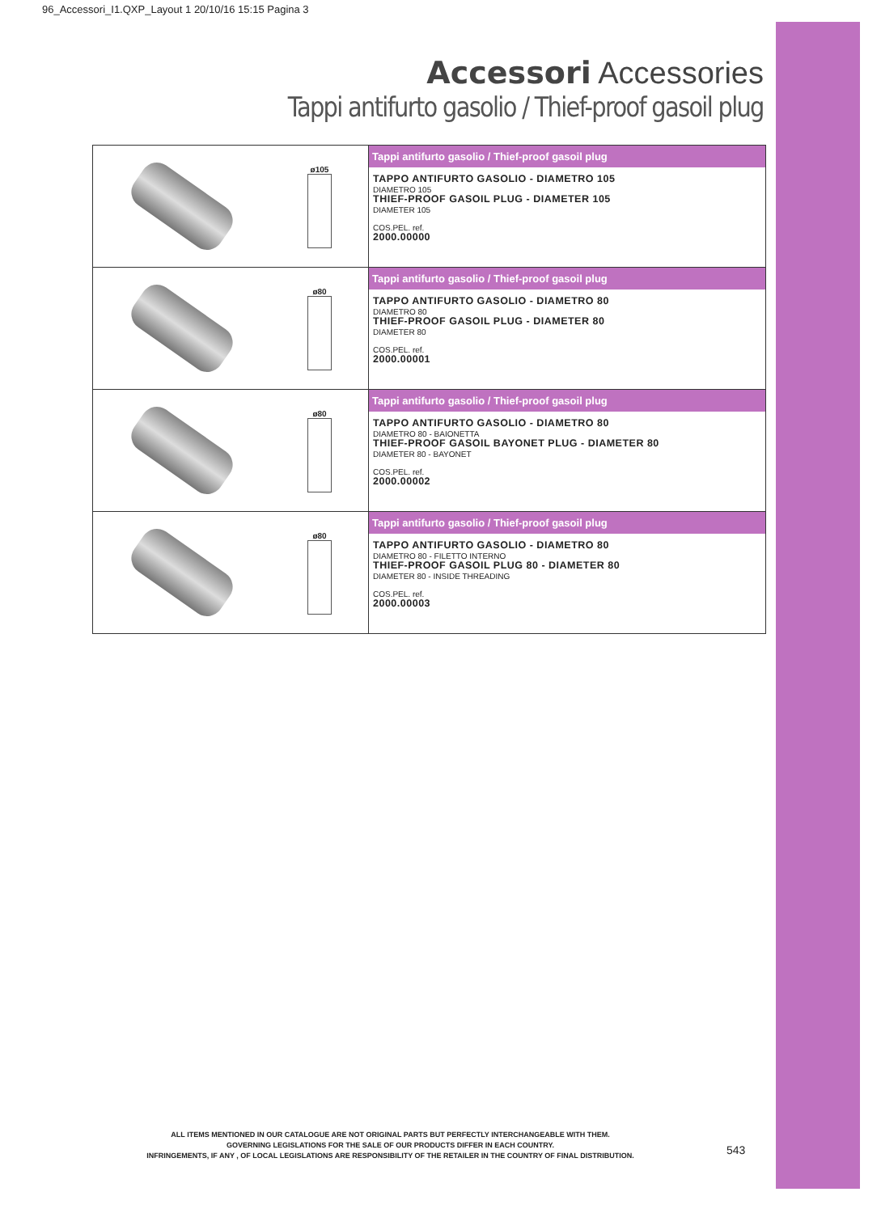96_Accessori_I1.QXP_Layout 1 20/10/16 15:15 Pagina 3
Accessori Accessories
Tappi antifurto gasolio / Thief-proof gasoil plug
| ø105 | Tappi antifurto gasolio / Thief-proof gasoil plug TAPPO ANTIFURTO GASOLIO - DIAMETRO 105 DIAMETRO 105 THIEF-PROOF GASOIL PLUG - DIAMETER 105 DIAMETER 105 COS.PEL. ref. 2000.00000 |
| ø80 | Tappi antifurto gasolio / Thief-proof gasoil plug TAPPO ANTIFURTO GASOLIO - DIAMETRO 80 DIAMETRO 80 THIEF-PROOF GASOIL PLUG - DIAMETER 80 DIAMETER 80 COS.PEL. ref. 2000.00001 |
| ø80 | Tappi antifurto gasolio / Thief-proof gasoil plug TAPPO ANTIFURTO GASOLIO - DIAMETRO 80 DIAMETRO 80 - BAIONETTA THIEF-PROOF GASOIL BAYONET PLUG - DIAMETER 80 DIAMETER 80 - BAYONET COS.PEL. ref. 2000.00002 |
| ø80 | Tappi antifurto gasolio / Thief-proof gasoil plug TAPPO ANTIFURTO GASOLIO - DIAMETRO 80 DIAMETRO 80 - FILETTO INTERNO THIEF-PROOF GASOIL PLUG 80 - DIAMETER 80 DIAMETER 80 - INSIDE THREADING COS.PEL. ref. 2000.00003 |
ALL ITEMS MENTIONED IN OUR CATALOGUE ARE NOT ORIGINAL PARTS BUT PERFECTLY INTERCHANGEABLE WITH THEM.
GOVERNING LEGISLATIONS FOR THE SALE OF OUR PRODUCTS DIFFER IN EACH COUNTRY.
INFRINGEMENTS, IF ANY , OF LOCAL LEGISLATIONS ARE RESPONSIBILITY OF THE RETAILER IN THE COUNTRY OF FINAL DISTRIBUTION.
543